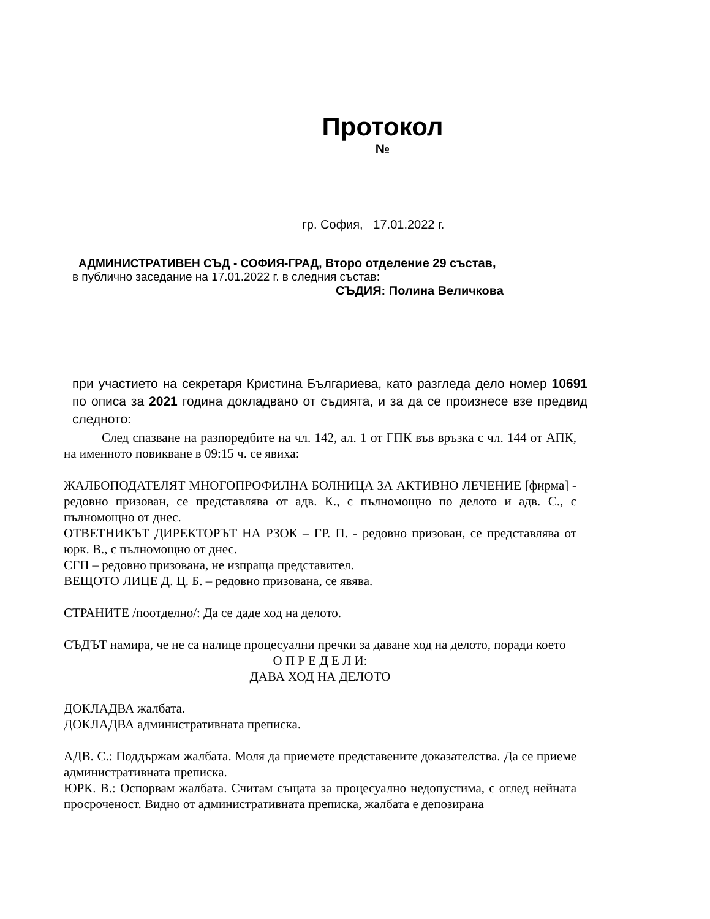Протокол
№
гр. София, 17.01.2022 г.
АДМИНИСТРАТИВЕН СЪД - СОФИЯ-ГРАД, Второ отделение 29 състав,
в публично заседание на 17.01.2022 г. в следния състав:
СЪДИЯ: Полина Величкова
при участието на секретаря Кристина Българиева, като разгледа дело номер 10691 по описа за 2021 година докладвано от съдията, и за да се произнесе взе предвид следното:
След спазване на разпоредбите на чл. 142, ал. 1 от ГПК във връзка с чл. 144 от АПК, на именното повикване в 09:15 ч. се явиха:
ЖАЛБОПОДАТЕЛЯТ МНОГОПРОФИЛНА БОЛНИЦА ЗА АКТИВНО ЛЕЧЕНИЕ [фирма] - редовно призован, се представлява от адв. К., с пълномощно по делото и адв. С., с пълномощно от днес.
ОТВЕТНИКЪТ ДИРЕКТОРЪТ НА РЗОК – ГР. П. - редовно призован, се представлява от юрк. В., с пълномощно от днес.
СГП – редовно призована, не изпраща представител.
ВЕЩОТО ЛИЦЕ Д. Ц. Б. – редовно призована, се явява.
СТРАНИТЕ /поотделно/: Да се даде ход на делото.
СЪДЪТ намира, че не са налице процесуални пречки за даване ход на делото, поради което
О П Р Е Д Е Л И:
ДАВА ХОД НА ДЕЛОТО
ДОКЛАДВА жалбата.
ДОКЛАДВА административната преписка.
АДВ. С.: Поддържам жалбата. Моля да приемете представените доказателства. Да се приеме административната преписка.
ЮРК. В.: Оспорвам жалбата. Считам същата за процесуално недопустима, с оглед нейната просроченост. Видно от административната преписка, жалбата е депозирана